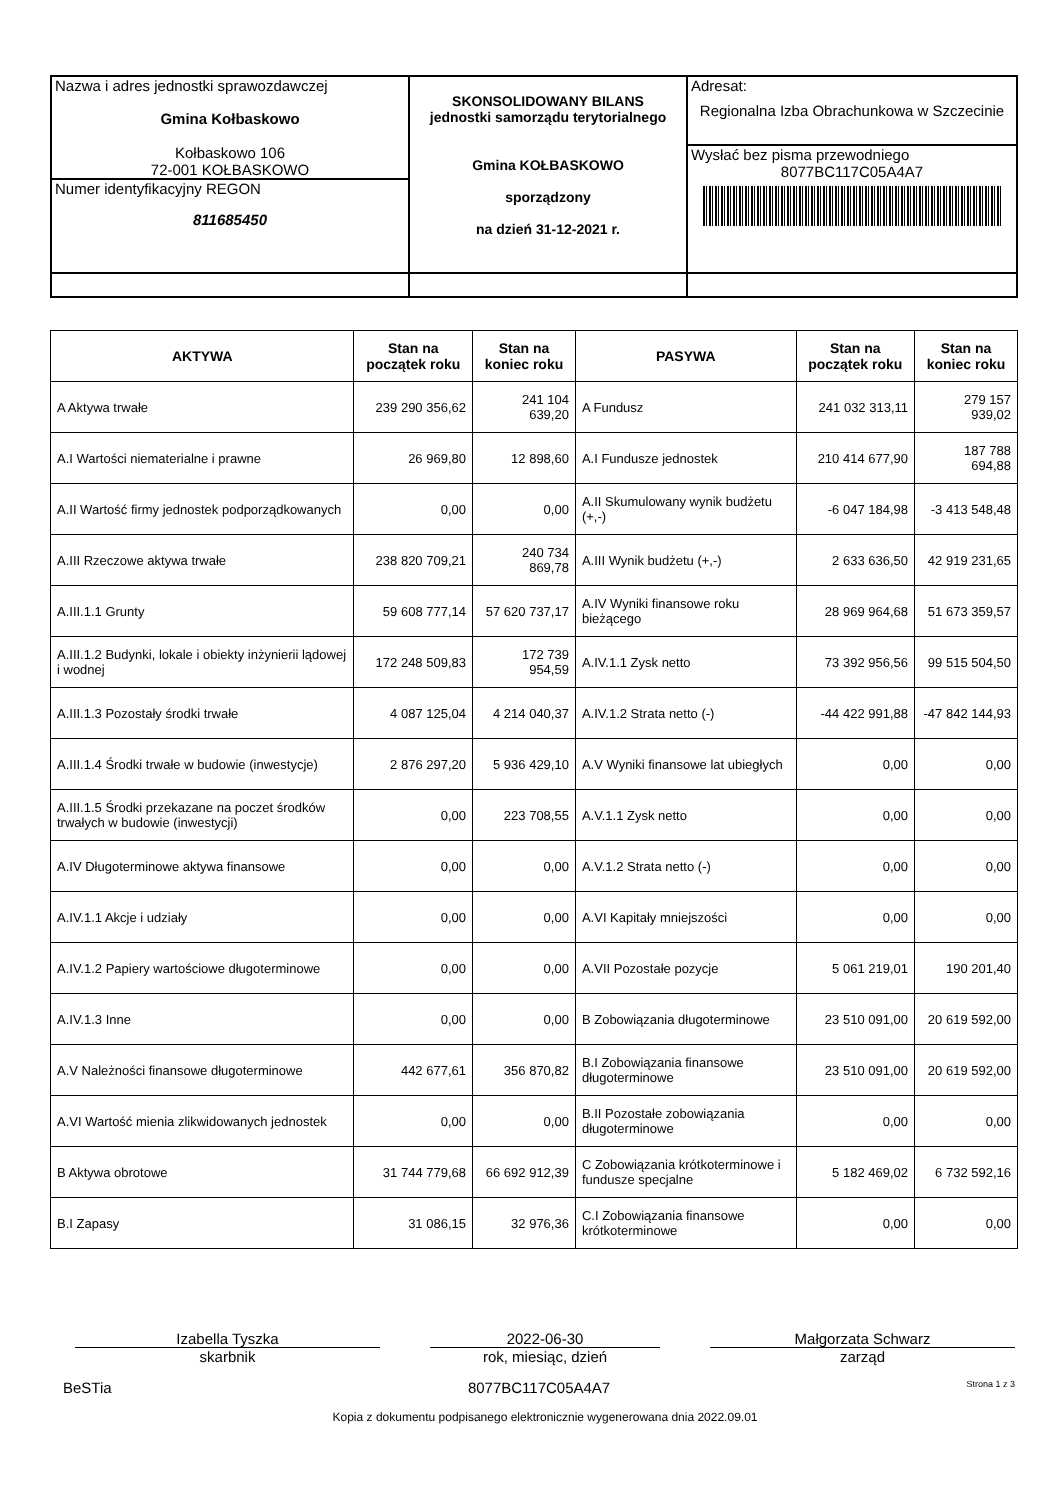| Nazwa i adres jednostki sprawozdawczej Gmina Kołbaskowo Kołbaskowo 106 72-001 KOŁBASKOWO Numer identyfikacyjny REGON 811685450 | SKONSOLIDOWANY BILANS jednostki samorządu terytorialnego Gmina KOŁBASKOWO sporządzony na dzień 31-12-2021 r. | Adresat: Regionalna Izba Obrachunkowa w Szczecinie Wysłać bez pisma przewodniego 8077BC117C05A4A7 |
| AKTYWA | Stan na początek roku | Stan na koniec roku | PASYWA | Stan na początek roku | Stan na koniec roku |
| --- | --- | --- | --- | --- | --- |
| A Aktywa trwałe | 239 290 356,62 | 241 104 639,20 | A Fundusz | 241 032 313,11 | 279 157 939,02 |
| A.I Wartości niematerialne i prawne | 26 969,80 | 12 898,60 | A.I Fundusze jednostek | 210 414 677,90 | 187 788 694,88 |
| A.II Wartość firmy jednostek podporządkowanych | 0,00 | 0,00 | A.II Skumulowany wynik budżetu (+,-) | -6 047 184,98 | -3 413 548,48 |
| A.III Rzeczowe aktywa trwałe | 238 820 709,21 | 240 734 869,78 | A.III Wynik budżetu (+,-) | 2 633 636,50 | 42 919 231,65 |
| A.III.1.1 Grunty | 59 608 777,14 | 57 620 737,17 | A.IV Wyniki finansowe roku bieżącego | 28 969 964,68 | 51 673 359,57 |
| A.III.1.2 Budynki, lokale i obiekty inżynierii lądowej i wodnej | 172 248 509,83 | 172 739 954,59 | A.IV.1.1 Zysk netto | 73 392 956,56 | 99 515 504,50 |
| A.III.1.3 Pozostały środki trwałe | 4 087 125,04 | 4 214 040,37 | A.IV.1.2 Strata netto (-) | -44 422 991,88 | -47 842 144,93 |
| A.III.1.4 Środki trwałe w budowie (inwestycje) | 2 876 297,20 | 5 936 429,10 | A.V Wyniki finansowe lat ubiegłych | 0,00 | 0,00 |
| A.III.1.5 Środki przekazane na poczet środków trwałych w budowie (inwestycji) | 0,00 | 223 708,55 | A.V.1.1 Zysk netto | 0,00 | 0,00 |
| A.IV Długoterminowe aktywa finansowe | 0,00 | 0,00 | A.V.1.2 Strata netto (-) | 0,00 | 0,00 |
| A.IV.1.1 Akcje i udziały | 0,00 | 0,00 | A.VI Kapitały mniejszości | 0,00 | 0,00 |
| A.IV.1.2 Papiery wartościowe długoterminowe | 0,00 | 0,00 | A.VII Pozostałe pozycje | 5 061 219,01 | 190 201,40 |
| A.IV.1.3 Inne | 0,00 | 0,00 | B Zobowiązania długoterminowe | 23 510 091,00 | 20 619 592,00 |
| A.V Należności finansowe długoterminowe | 442 677,61 | 356 870,82 | B.I Zobowiązania finansowe długoterminowe | 23 510 091,00 | 20 619 592,00 |
| A.VI Wartość mienia zlikwidowanych jednostek | 0,00 | 0,00 | B.II Pozostałe zobowiązania długoterminowe | 0,00 | 0,00 |
| B Aktywa obrotowe | 31 744 779,68 | 66 692 912,39 | C Zobowiązania krótkoterminowe i fundusze specjalne | 5 182 469,02 | 6 732 592,16 |
| B.I Zapasy | 31 086,15 | 32 976,36 | C.I Zobowiązania finansowe krótkoterminowe | 0,00 | 0,00 |
Izabella Tyszka
skarbnik
2022-06-30
rok, miesiąc, dzień
Małgorzata Schwarz
zarząd
BeSTia 8077BC117C05A4A7 Strona 1 z 3
Kopia z dokumentu podpisanego elektronicznie wygenerowana dnia 2022.09.01